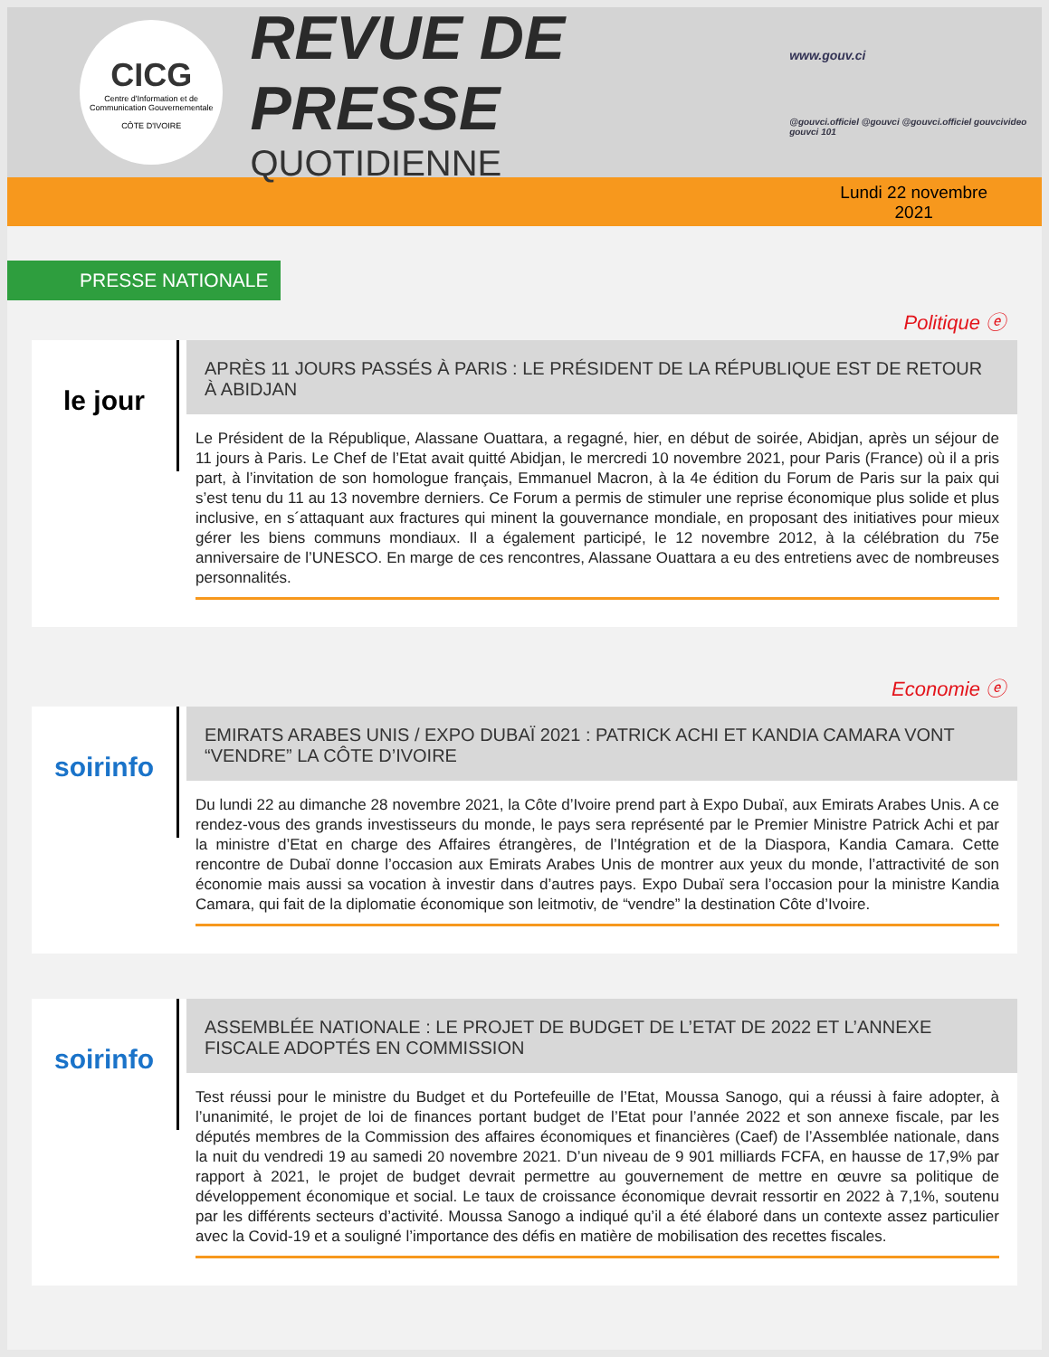CICG
Centre d'Information et de Communication Gouvernementale
CÔTE D'IVOIRE
REVUE DE PRESSE
QUOTIDIENNE
www.gouv.ci
@gouvci.officiel @gouvci @gouvci.officiel gouvcivideo gouvci 101
Lundi 22 novembre
2021
PRESSE NATIONALE
Politique ⓔ
le jour
APRÈS 11 JOURS PASSÉS À PARIS : LE PRÉSIDENT DE LA RÉPUBLIQUE EST DE RETOUR À ABIDJAN
Le Président de la République, Alassane Ouattara, a regagné, hier, en début de soirée, Abidjan, après un séjour de 11 jours à Paris. Le Chef de l’Etat avait quitté Abidjan, le mercredi 10 novembre 2021, pour Paris (France) où il a pris part, à l’invitation de son homologue français, Emmanuel Macron, à la 4e édition du Forum de Paris sur la paix qui s’est tenu du 11 au 13 novembre derniers. Ce Forum a permis de stimuler une reprise économique plus solide et plus inclusive, en s´attaquant aux fractures qui minent la gouvernance mondiale, en proposant des initiatives pour mieux gérer les biens communs mondiaux. Il a également participé, le 12 novembre 2012, à la célébration du 75e anniversaire de l’UNESCO. En marge de ces rencontres, Alassane Ouattara a eu des entretiens avec de nombreuses personnalités.
Economie ⓔ
soirinfo
EMIRATS ARABES UNIS / EXPO DUBAÏ 2021 : PATRICK ACHI ET KANDIA CAMARA VONT “VENDRE” LA CÔTE D’IVOIRE
Du lundi 22 au dimanche 28 novembre 2021, la Côte d’Ivoire prend part à Expo Dubaï, aux Emirats Arabes Unis. A ce rendez-vous des grands investisseurs du monde, le pays sera représenté par le Premier Ministre Patrick Achi et par la ministre d’Etat en charge des Affaires étrangères, de l’Intégration et de la Diaspora, Kandia Camara. Cette rencontre de Dubaï donne l’occasion aux Emirats Arabes Unis de montrer aux yeux du monde, l’attractivité de son économie mais aussi sa vocation à investir dans d’autres pays. Expo Dubaï sera l’occasion pour la ministre Kandia Camara, qui fait de la diplomatie économique son leitmotiv, de “vendre” la destination Côte d’Ivoire.
soirinfo
ASSEMBLÉE NATIONALE : LE PROJET DE BUDGET DE L’ETAT DE 2022 ET L’ANNEXE FISCALE ADOPTÉS EN COMMISSION
Test réussi pour le ministre du Budget et du Portefeuille de l’Etat, Moussa Sanogo, qui a réussi à faire adopter, à l’unanimité, le projet de loi de finances portant budget de l’Etat pour l’année 2022 et son annexe fiscale, par les députés membres de la Commission des affaires économiques et financières (Caef) de l’Assemblée nationale, dans la nuit du vendredi 19 au samedi 20 novembre 2021. D’un niveau de 9 901 milliards FCFA, en hausse de 17,9% par rapport à 2021, le projet de budget devrait permettre au gouvernement de mettre en œuvre sa politique de développement économique et social. Le taux de croissance économique devrait ressortir en 2022 à 7,1%, soutenu par les différents secteurs d’activité. Moussa Sanogo a indiqué qu’il a été élaboré dans un contexte assez particulier avec la Covid-19 et a souligné l’importance des défis en matière de mobilisation des recettes fiscales.